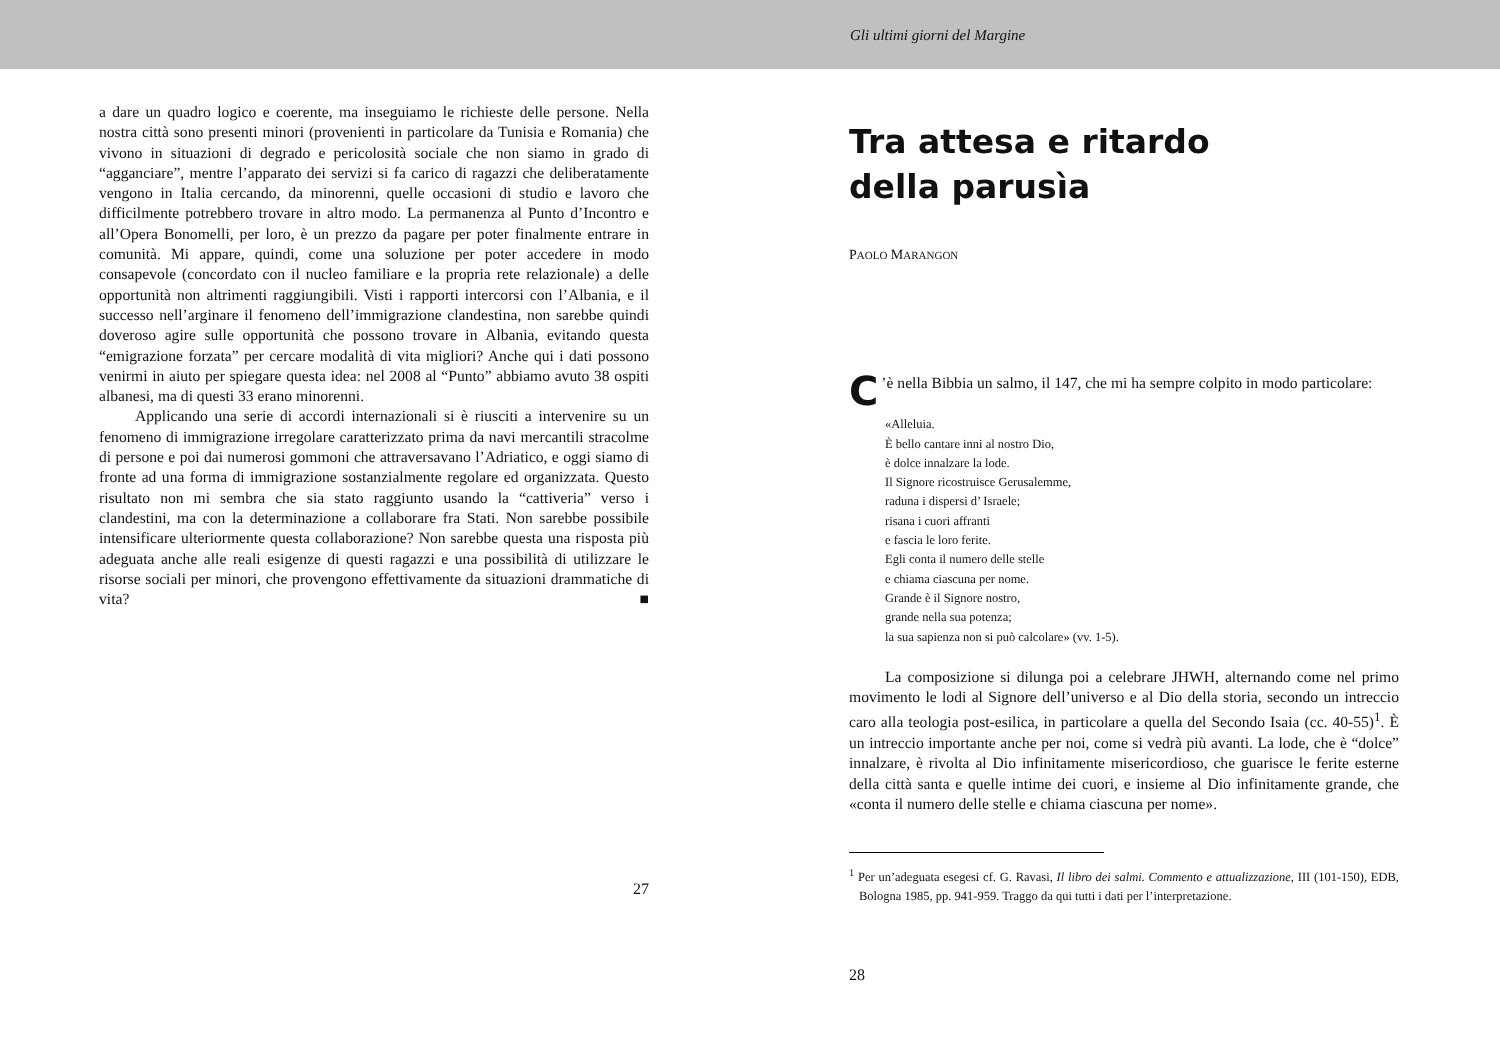Gli ultimi giorni del Margine
a dare un quadro logico e coerente, ma inseguiamo le richieste delle persone. Nella nostra città sono presenti minori (provenienti in particolare da Tunisia e Romania) che vivono in situazioni di degrado e pericolosità sociale che non siamo in grado di “agganciare”, mentre l’apparato dei servizi si fa carico di ragazzi che deliberatamente vengono in Italia cercando, da minorenni, quelle occasioni di studio e lavoro che difficilmente potrebbero trovare in altro modo. La permanenza al Punto d’Incontro e all’Opera Bonomelli, per loro, è un prezzo da pagare per poter finalmente entrare in comunità. Mi appare, quindi, come una soluzione per poter accedere in modo consapevole (concordato con il nucleo familiare e la propria rete relazionale) a delle opportunità non altrimenti raggiungibili. Visti i rapporti intercorsi con l’Albania, e il successo nell’arginare il fenomeno dell’immigrazione clandestina, non sarebbe quindi doveroso agire sulle opportunità che possono trovare in Albania, evitando questa “emigrazione forzata” per cercare modalità di vita migliori? Anche qui i dati possono venirmi in aiuto per spiegare questa idea: nel 2008 al “Punto” abbiamo avuto 38 ospiti albanesi, ma di questi 33 erano minorenni.
Applicando una serie di accordi internazionali si è riusciti a intervenire su un fenomeno di immigrazione irregolare caratterizzato prima da navi mercantili stracolme di persone e poi dai numerosi gommoni che attraversavano l’Adriatico, e oggi siamo di fronte ad una forma di immigrazione sostanzialmente regolare ed organizzata. Questo risultato non mi sembra che sia stato raggiunto usando la “cattiveria” verso i clandestini, ma con la determinazione a collaborare fra Stati. Non sarebbe possibile intensificare ulteriormente questa collaborazione? Non sarebbe questa una risposta più adeguata anche alle reali esigenze di questi ragazzi e una possibilità di utilizzare le risorse sociali per minori, che provengono effettivamente da situazioni drammatiche di vita? ■
27
Tra attesa e ritardo
della parusìa
PAOLO MARANGON
C’è nella Bibbia un salmo, il 147, che mi ha sempre colpito in modo particolare:
«Alleluia.
È bello cantare inni al nostro Dio,
è dolce innalzare la lode.
Il Signore ricostruisce Gerusalemme,
raduna i dispersi d’ Israele;
risana i cuori affranti
e fascia le loro ferite.
Egli conta il numero delle stelle
e chiama ciascuna per nome.
Grande è il Signore nostro,
grande nella sua potenza;
la sua sapienza non si può calcolare» (vv. 1-5).
La composizione si dilunga poi a celebrare JHWH, alternando come nel primo movimento le lodi al Signore dell’universo e al Dio della storia, secondo un intreccio caro alla teologia post-esilica, in particolare a quella del Secondo Isaia (cc. 40-55)<sup>1</sup>. È un intreccio importante anche per noi, come si vedrà più avanti. La lode, che è “dolce” innalzare, è rivolta al Dio infinitamente misericordioso, che guarisce le ferite esterne della città santa e quelle intime dei cuori, e insieme al Dio infinitamente grande, che «conta il numero delle stelle e chiama ciascuna per nome».
<sup>1</sup> Per un’adeguata esegesi cf. G. Ravasi, Il libro dei salmi. Commento e attualizzazione, III (101-150), EDB, Bologna 1985, pp. 941-959. Traggo da qui tutti i dati per l’interpretazione.
28